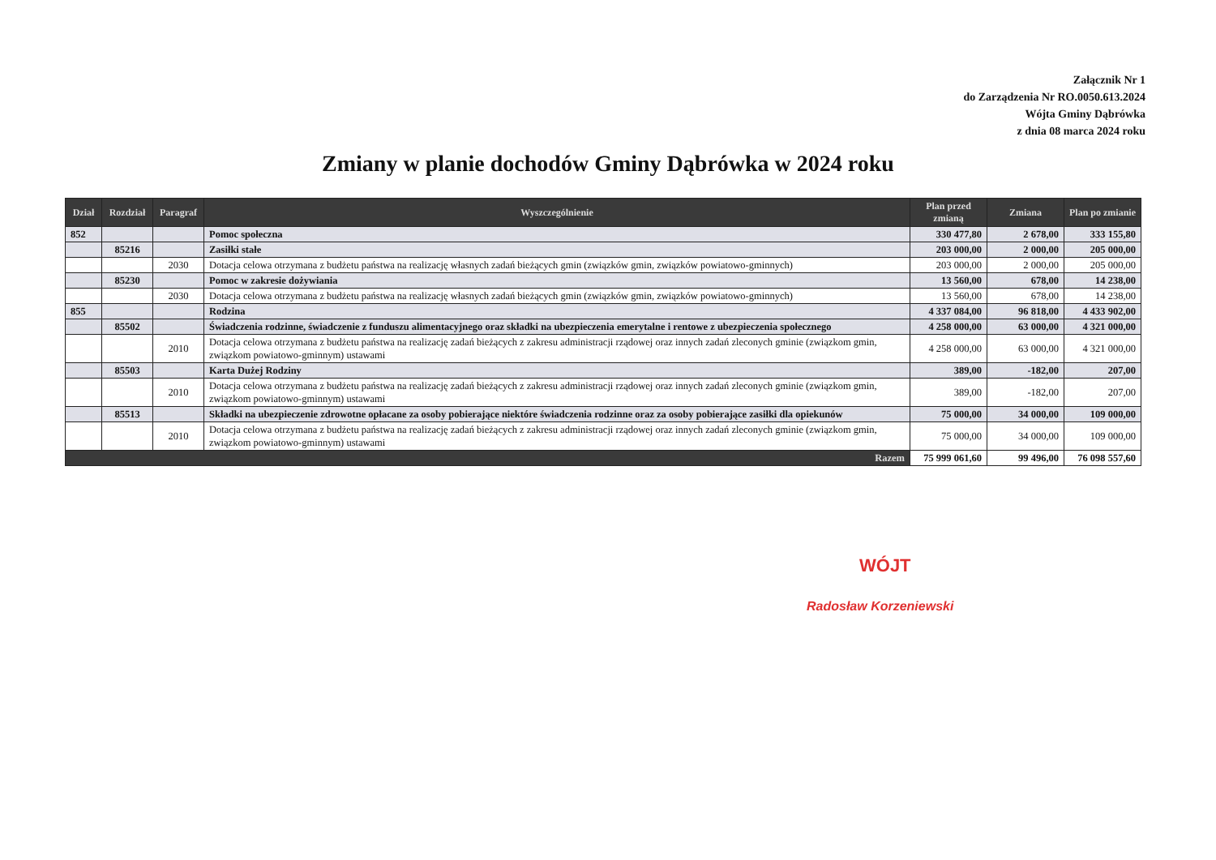Załącznik Nr 1
do Zarządzenia Nr RO.0050.613.2024
Wójta Gminy Dąbrówka
z dnia 08 marca 2024 roku
Zmiany w planie dochodów Gminy Dąbrówka w 2024 roku
| Dział | Rozdział | Paragraf | Wyszczególnienie | Plan przed zmianą | Zmiana | Plan po zmianie |
| --- | --- | --- | --- | --- | --- | --- |
| 852 | | | Pomoc społeczna | 330 477,80 | 2 678,00 | 333 155,80 |
| | 85216 | | Zasiłki stałe | 203 000,00 | 2 000,00 | 205 000,00 |
| | | 2030 | Dotacja celowa otrzymana z budżetu państwa na realizację własnych zadań bieżących gmin (związków gmin, związków powiatowo-gminnych) | 203 000,00 | 2 000,00 | 205 000,00 |
| | 85230 | | Pomoc w zakresie dożywiania | 13 560,00 | 678,00 | 14 238,00 |
| | | 2030 | Dotacja celowa otrzymana z budżetu państwa na realizację własnych zadań bieżących gmin (związków gmin, związków powiatowo-gminnych) | 13 560,00 | 678,00 | 14 238,00 |
| 855 | | | Rodzina | 4 337 084,00 | 96 818,00 | 4 433 902,00 |
| | 85502 | | Świadczenia rodzinne, świadczenie z funduszu alimentacyjnego oraz składki na ubezpieczenia emerytalne i rentowe z ubezpieczenia społecznego | 4 258 000,00 | 63 000,00 | 4 321 000,00 |
| | | 2010 | Dotacja celowa otrzymana z budżetu państwa na realizację zadań bieżących z zakresu administracji rządowej oraz innych zadań zleconych gminie (związkom gmin, związkom powiatowo-gminnym) ustawami | 4 258 000,00 | 63 000,00 | 4 321 000,00 |
| | 85503 | | Karta Dużej Rodziny | 389,00 | -182,00 | 207,00 |
| | | 2010 | Dotacja celowa otrzymana z budżetu państwa na realizację zadań bieżących z zakresu administracji rządowej oraz innych zadań zleconych gminie (związkom gmin, związkom powiatowo-gminnym) ustawami | 389,00 | -182,00 | 207,00 |
| | 85513 | | Składki na ubezpieczenie zdrowotne opłacane za osoby pobierające niektóre świadczenia rodzinne oraz za osoby pobierające zasiłki dla opiekunów | 75 000,00 | 34 000,00 | 109 000,00 |
| | | 2010 | Dotacja celowa otrzymana z budżetu państwa na realizację zadań bieżących z zakresu administracji rządowej oraz innych zadań zleconych gminie (związkom gmin, związkom powiatowo-gminnym) ustawami | 75 000,00 | 34 000,00 | 109 000,00 |
| Razem | | | | 75 999 061,60 | 99 496,00 | 76 098 557,60 |
WÓJT
Radosław Korzeniewski